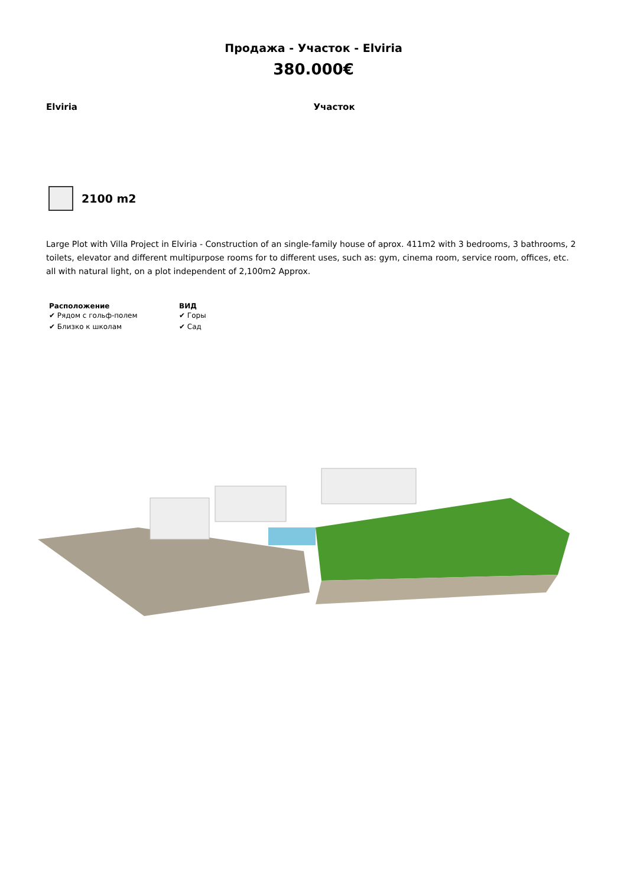Продажа - Участок - Elviria
380.000€
Elviria Участок
2100 m2
Large Plot with Villa Project in Elviria - Construction of an single-family house of aprox. 411m2 with 3 bedrooms, 3 bathrooms, 2 toilets, elevator and different multipurpose rooms for to different uses, such as: gym, cinema room, service room, offices, etc. all with natural light, on a plot independent of 2,100m2 Approx.
Расположение
✔ Рядом с гольф-полем
✔ Близко к школам
ВИД
✔ Горы
✔ Сад